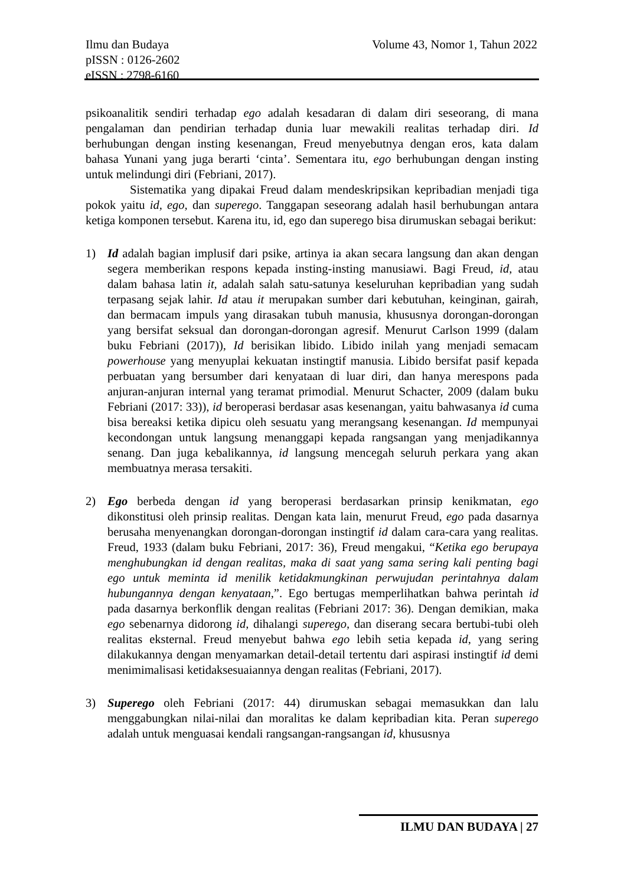Volume 43, Nomor 1, Tahun 2022 Ilmu dan Budaya
pISSN : 0126-2602
eISSN : 2798-6160
psikoanalitik sendiri terhadap ego adalah kesadaran di dalam diri seseorang, di mana pengalaman dan pendirian terhadap dunia luar mewakili realitas terhadap diri. Id berhubungan dengan insting kesenangan, Freud menyebutnya dengan eros, kata dalam bahasa Yunani yang juga berarti ‘cinta’. Sementara itu, ego berhubungan dengan insting untuk melindungi diri (Febriani, 2017).
Sistematika yang dipakai Freud dalam mendeskripsikan kepribadian menjadi tiga pokok yaitu id, ego, dan superego. Tanggapan seseorang adalah hasil berhubungan antara ketiga komponen tersebut. Karena itu, id, ego dan superego bisa dirumuskan sebagai berikut:
1) Id adalah bagian implusif dari psike, artinya ia akan secara langsung dan akan dengan segera memberikan respons kepada insting-insting manusiawi. Bagi Freud, id, atau dalam bahasa latin it, adalah salah satu-satunya keseluruhan kepribadian yang sudah terpasang sejak lahir. Id atau it merupakan sumber dari kebutuhan, keinginan, gairah, dan bermacam impuls yang dirasakan tubuh manusia, khususnya dorongan-dorongan yang bersifat seksual dan dorongan-dorongan agresif. Menurut Carlson 1999 (dalam buku Febriani (2017)), Id berisikan libido. Libido inilah yang menjadi semacam powerhouse yang menyuplai kekuatan instingtif manusia. Libido bersifat pasif kepada perbuatan yang bersumber dari kenyataan di luar diri, dan hanya merespons pada anjuran-anjuran internal yang teramat primodial. Menurut Schacter, 2009 (dalam buku Febriani (2017: 33)), id beroperasi berdasar asas kesenangan, yaitu bahwasanya id cuma bisa bereaksi ketika dipicu oleh sesuatu yang merangsang kesenangan. Id mempunyai kecondongan untuk langsung menanggapi kepada rangsangan yang menjadikannya senang. Dan juga kebalikannya, id langsung mencegah seluruh perkara yang akan membuatnya merasa tersakiti.
2) Ego berbeda dengan id yang beroperasi berdasarkan prinsip kenikmatan, ego dikonstitusi oleh prinsip realitas. Dengan kata lain, menurut Freud, ego pada dasarnya berusaha menyenangkan dorongan-dorongan instingtif id dalam cara-cara yang realitas. Freud, 1933 (dalam buku Febriani, 2017: 36), Freud mengakui, “Ketika ego berupaya menghubungkan id dengan realitas, maka di saat yang sama sering kali penting bagi ego untuk meminta id menilik ketidakmungkinan perwujudan perintahnya dalam hubungannya dengan kenyataan,”. Ego bertugas memperlihatkan bahwa perintah id pada dasarnya berkonflik dengan realitas (Febriani 2017: 36). Dengan demikian, maka ego sebenarnya didorong id, dihalangi superego, dan diserang secara bertubi-tubi oleh realitas eksternal. Freud menyebut bahwa ego lebih setia kepada id, yang sering dilakukannya dengan menyamarkan detail-detail tertentu dari aspirasi instingtif id demi menimimalisasi ketidaksesuaiannya dengan realitas (Febriani, 2017).
3) Superego oleh Febriani (2017: 44) dirumuskan sebagai memasukkan dan lalu menggabungkan nilai-nilai dan moralitas ke dalam kepribadian kita. Peran superego adalah untuk menguasai kendali rangsangan-rangsangan id, khususnya
ILMU DAN BUDAYA | 27